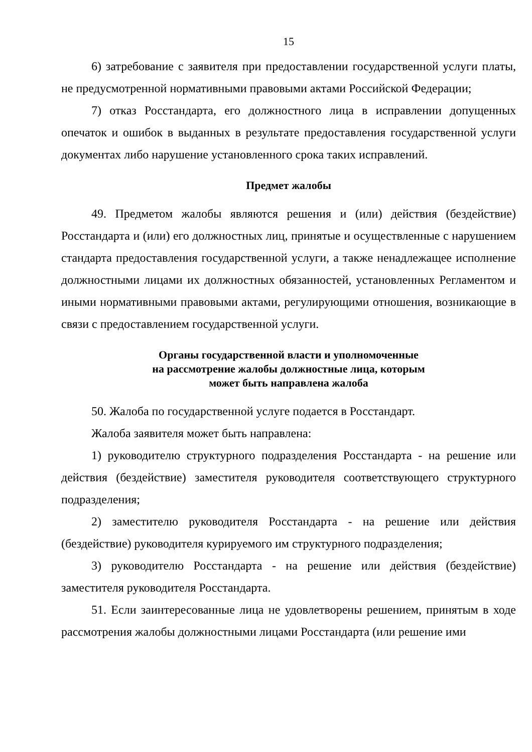15
6) затребование с заявителя при предоставлении государственной услуги платы, не предусмотренной нормативными правовыми актами Российской Федерации;
7) отказ Росстандарта, его должностного лица в исправлении допущенных опечаток и ошибок в выданных в результате предоставления государственной услуги документах либо нарушение установленного срока таких исправлений.
Предмет жалобы
49. Предметом жалобы являются решения и (или) действия (бездействие) Росстандарта и (или) его должностных лиц, принятые и осуществленные с нарушением стандарта предоставления государственной услуги, а также ненадлежащее исполнение должностными лицами их должностных обязанностей, установленных Регламентом и иными нормативными правовыми актами, регулирующими отношения, возникающие в связи с предоставлением государственной услуги.
Органы государственной власти и уполномоченные
на рассмотрение жалобы должностные лица, которым
может быть направлена жалоба
50. Жалоба по государственной услуге подается в Росстандарт.
Жалоба заявителя может быть направлена:
1) руководителю структурного подразделения Росстандарта - на решение или действия (бездействие) заместителя руководителя соответствующего структурного подразделения;
2) заместителю руководителя Росстандарта - на решение или действия (бездействие) руководителя курируемого им структурного подразделения;
3) руководителю Росстандарта - на решение или действия (бездействие) заместителя руководителя Росстандарта.
51. Если заинтересованные лица не удовлетворены решением, принятым в ходе рассмотрения жалобы должностными лицами Росстандарта (или решение ими